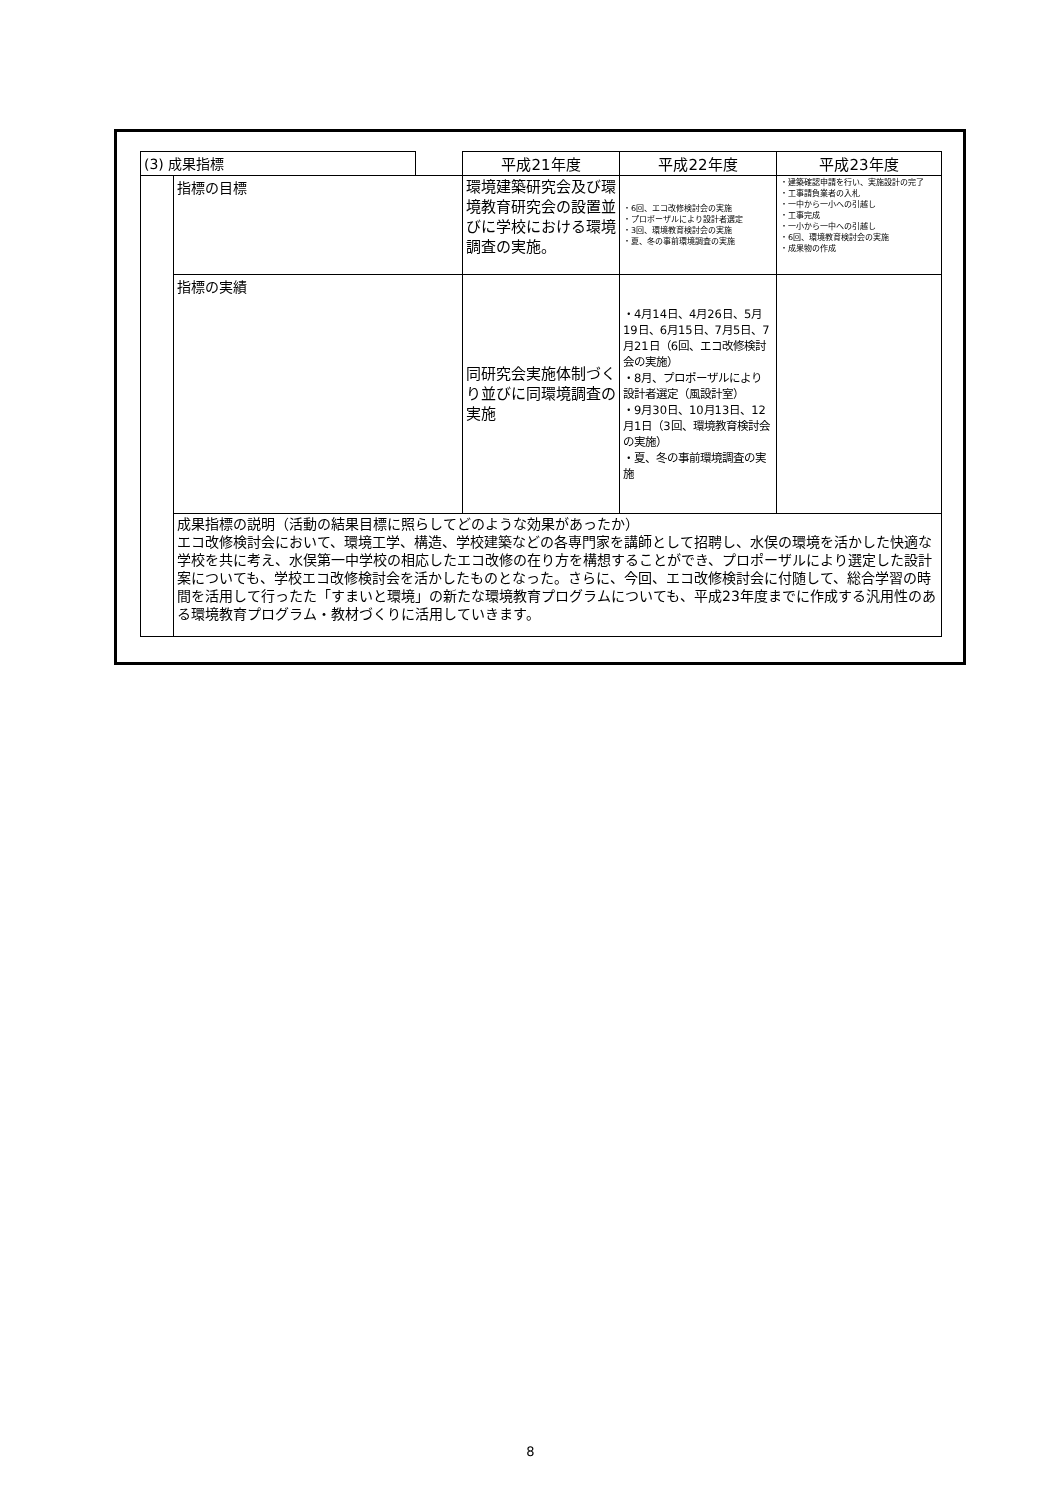| (3) 成果指標 | | | 平成21年度 | 平成22年度 | 平成23年度 |
| | 指標の目標 | | 環境建築研究会及び環境教育研究会の設置並びに学校における環境調査の実施。 | ・6回、エコ改修検討会の実施 ・プロポーザルにより設計者選定 ・3回、環境教育検討会の実施 ・夏、冬の事前環境調査の実施 | ・建築確認申請を行い、実施設計の完了 ・工事請負業者の入札 ・一中から一小への引越し ・工事完成 ・一小から一中への引越し ・6回、環境教育検討会の実施 ・成果物の作成 |
| | 指標の実績 | | 同研究会実施体制づくり並びに同環境調査の実施 | ・4月14日、4月26日、5月19日、6月15日、7月5日、7月21日（6回、エコ改修検討会の実施） ・8月、プロポーザルにより設計者選定（風設計室） ・9月30日、10月13日、12月1日（3回、環境教育検討会の実施） ・夏、冬の事前環境調査の実施 | |
| | 成果指標の説明（活動の結果目標に照らしてどのような効果があったか） エコ改修検討会において、環境工学、構造、学校建築などの各専門家を講師として招聘し、水俣の環境を活かした快適な学校を共に考え、水俣第一中学校の相応したエコ改修の在り方を構想することができ、プロポーザルにより選定した設計案についても、学校エコ改修検討会を活かしたものとなった。さらに、今回、エコ改修検討会に付随して、総合学習の時間を活用して行ったた「すまいと環境」の新たな環境教育プログラムについても、平成23年度までに作成する汎用性のある環境教育プログラム・教材づくりに活用していきます。 | | | | |
8